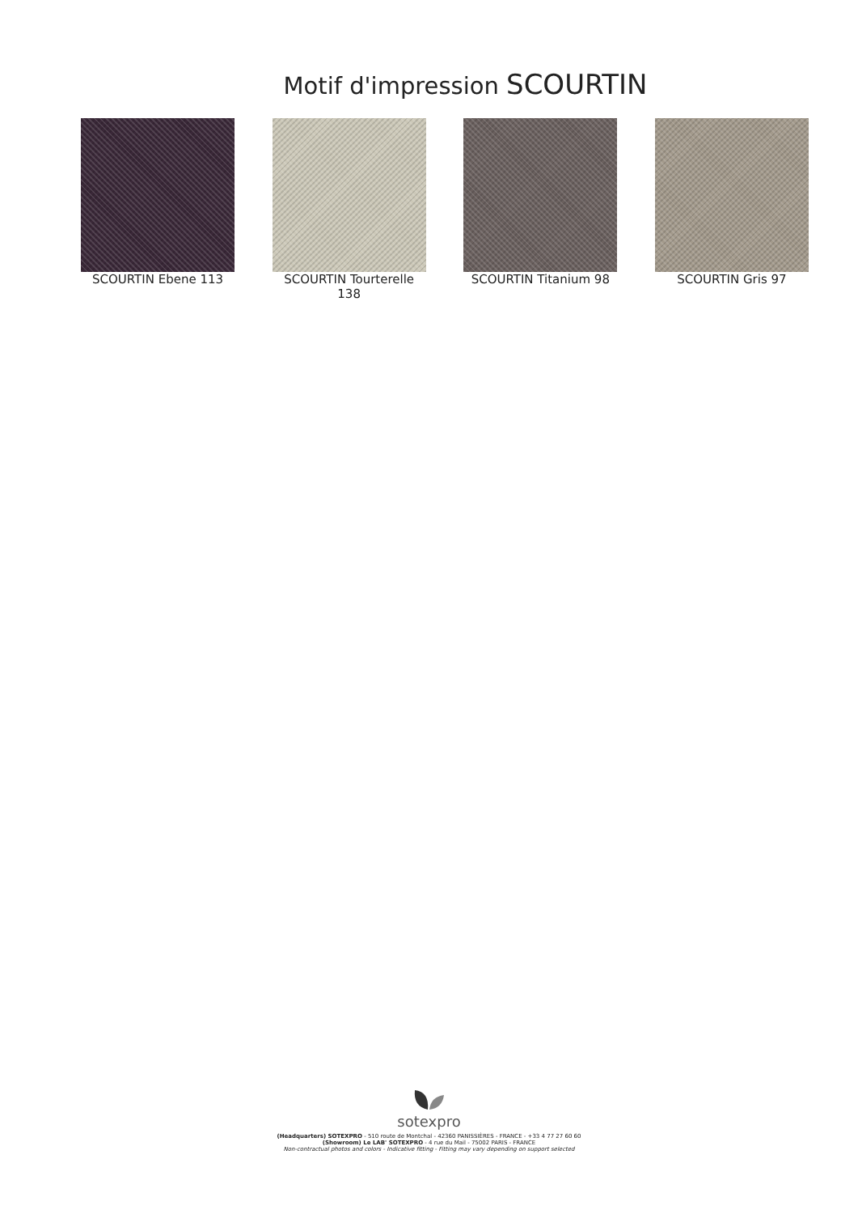Motif d'impression SCOURTIN
SCOURTIN Ebene 113 SCOURTIN Tourterelle 138
SCOURTIN Titanium 98 SCOURTIN Gris 97
sotexpro
(Headquarters) SOTEXPRO - 510 route de Montchal - 42360 PANISSIÈRES - FRANCE - +33 4 77 27 60 60
(Showroom) Le LAB' SOTEXPRO - 4 rue du Mail - 75002 PARIS - FRANCE
Non-contractual photos and colors - Indicative fitting - Fitting may vary depending on support selected